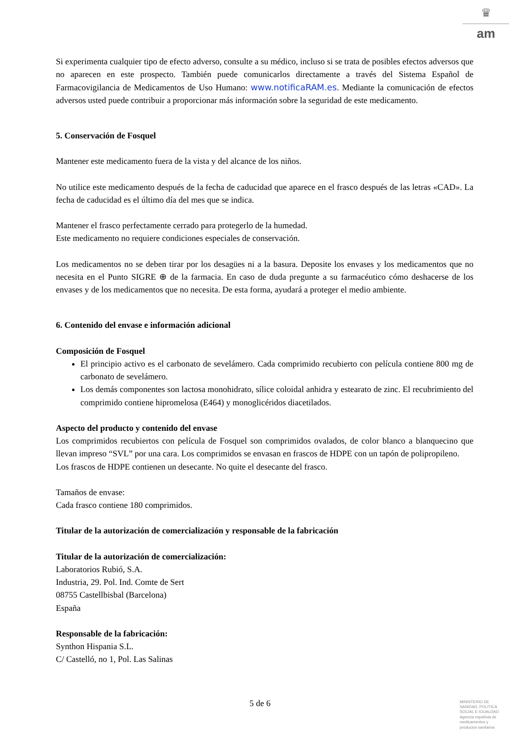♛
am
Si experimenta cualquier tipo de efecto adverso, consulte a su médico, incluso si se trata de posibles efectos adversos que no aparecen en este prospecto. También puede comunicarlos directamente a través del Sistema Español de Farmacovigilancia de Medicamentos de Uso Humano: www.notificaRAM.es. Mediante la comunicación de efectos adversos usted puede contribuir a proporcionar más información sobre la seguridad de este medicamento.
5. Conservación de Fosquel
Mantener este medicamento fuera de la vista y del alcance de los niños.
No utilice este medicamento después de la fecha de caducidad que aparece en el frasco después de las letras «CAD». La fecha de caducidad es el último día del mes que se indica.
Mantener el frasco perfectamente cerrado para protegerlo de la humedad.
Este medicamento no requiere condiciones especiales de conservación.
Los medicamentos no se deben tirar por los desagües ni a la basura. Deposite los envases y los medicamentos que no necesita en el Punto SIGRE ⊕ de la farmacia. En caso de duda pregunte a su farmacéutico cómo deshacerse de los envases y de los medicamentos que no necesita. De esta forma, ayudará a proteger el medio ambiente.
6. Contenido del envase e información adicional
Composición de Fosquel
El principio activo es el carbonato de sevelámero. Cada comprimido recubierto con película contiene 800 mg de carbonato de sevelámero.
Los demás componentes son lactosa monohidrato, sílice coloidal anhidra y estearato de zinc. El recubrimiento del comprimido contiene hipromelosa (E464) y monoglicéridos diacetilados.
Aspecto del producto y contenido del envase
Los comprimidos recubiertos con película de Fosquel son comprimidos ovalados, de color blanco a blanquecino que llevan impreso “SVL” por una cara. Los comprimidos se envasan en frascos de HDPE con un tapón de polipropileno.
Los frascos de HDPE contienen un desecante. No quite el desecante del frasco.
Tamaños de envase:
Cada frasco contiene 180 comprimidos.
Titular de la autorización de comercialización y responsable de la fabricación
Titular de la autorización de comercialización:
Laboratorios Rubió, S.A.
Industria, 29. Pol. Ind. Comte de Sert
08755 Castellbisbal (Barcelona)
España
Responsable de la fabricación:
Synthon Hispania S.L.
C/ Castelló, no 1, Pol. Las Salinas
5 de 6
MINISTERIO DE SANIDAD, POLITICA SOCIAL E IGUALDAD
Agencia española de medicamentos y productos sanitarios